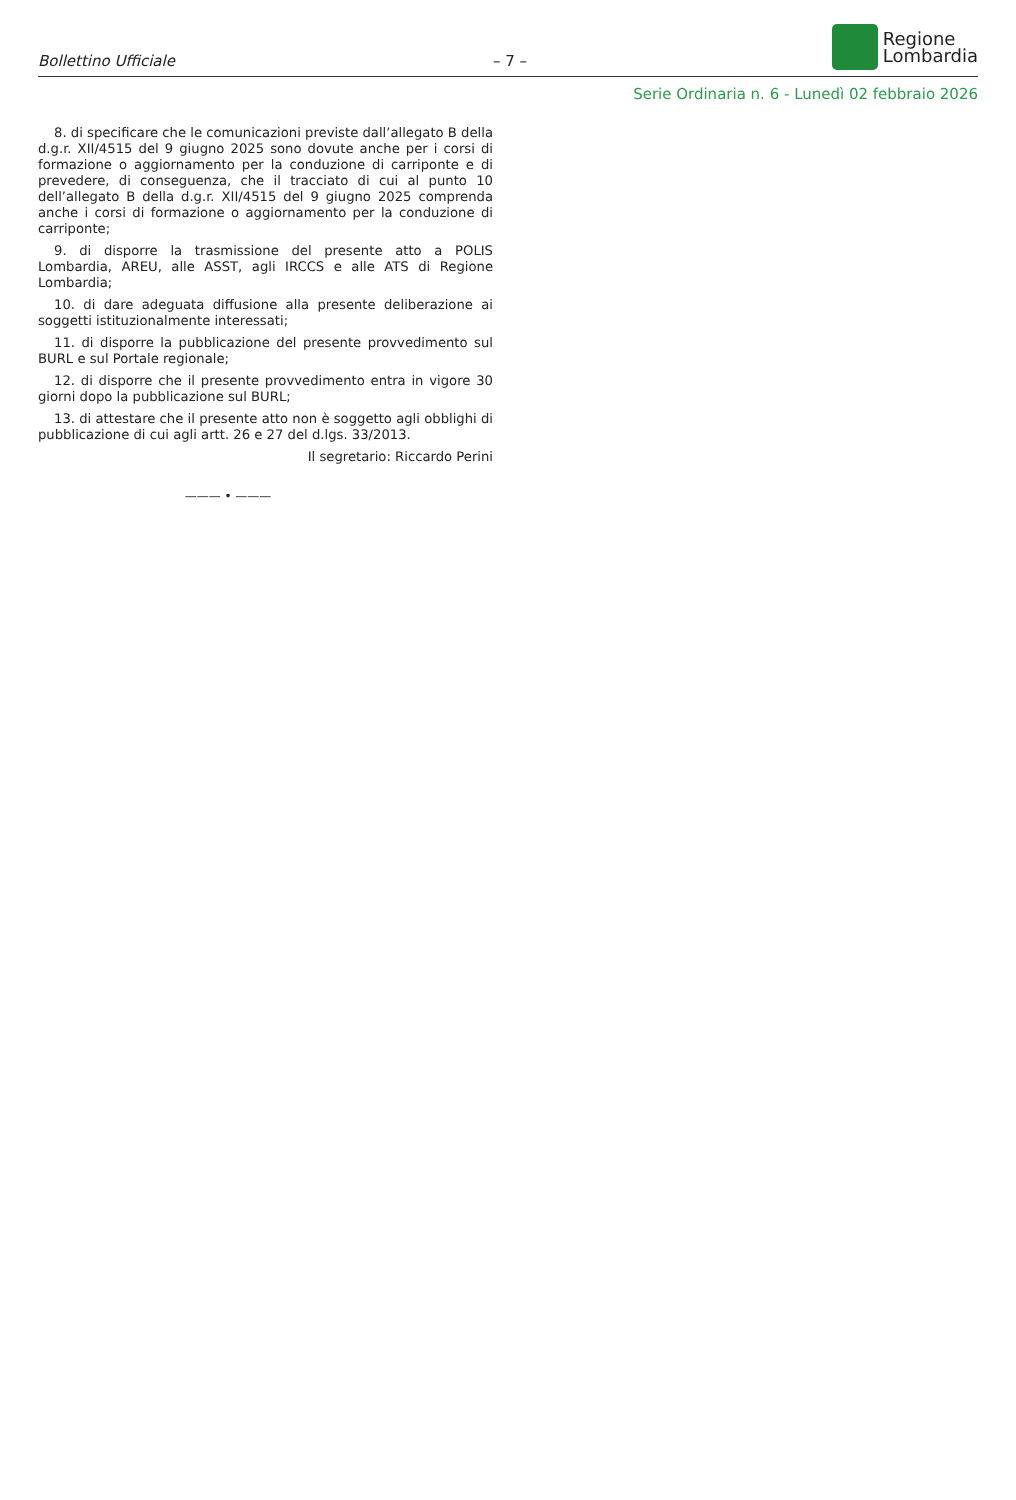Bollettino Ufficiale – 7 –
Regione
Lombardia
Serie Ordinaria n. 6 - Lunedì 02 febbraio 2026
8. di specificare che le comunicazioni previste dall’allegato B della d.g.r. XII/4515 del 9 giugno 2025 sono dovute anche per i corsi di formazione o aggiornamento per la conduzione di carriponte e di prevedere, di conseguenza, che il tracciato di cui al punto 10 dell’allegato B della d.g.r. XII/4515 del 9 giugno 2025 comprenda anche i corsi di formazione o aggiornamento per la conduzione di carriponte;
9. di disporre la trasmissione del presente atto a POLIS Lombardia, AREU, alle ASST, agli IRCCS e alle ATS di Regione Lombardia;
10. di dare adeguata diffusione alla presente deliberazione ai soggetti istituzionalmente interessati;
11. di disporre la pubblicazione del presente provvedimento sul BURL e sul Portale regionale;
12. di disporre che il presente provvedimento entra in vigore 30 giorni dopo la pubblicazione sul BURL;
13. di attestare che il presente atto non è soggetto agli obblighi di pubblicazione di cui agli artt. 26 e 27 del d.lgs. 33/2013.
Il segretario: Riccardo Perini
——— • ———